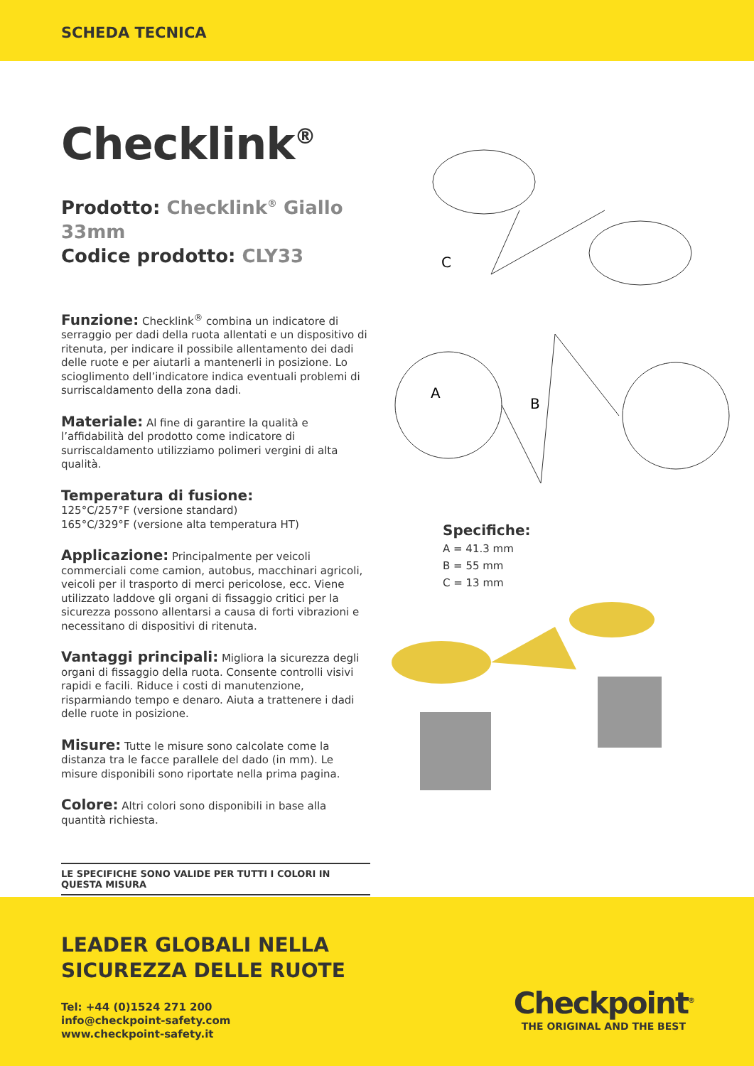SCHEDA TECNICA
Checklink<sup>®</sup>
Prodotto: Checklink<sup>®</sup> Giallo 33mm
Codice prodotto: CLY33
Funzione: Checklink<sup>®</sup> combina un indicatore di serraggio per dadi della ruota allentati e un dispositivo di ritenuta, per indicare il possibile allentamento dei dadi delle ruote e per aiutarli a mantenerli in posizione. Lo scioglimento dell’indicatore indica eventuali problemi di surriscaldamento della zona dadi.
Materiale: Al fine di garantire la qualità e l’affidabilità del prodotto come indicatore di surriscaldamento utilizziamo polimeri vergini di alta qualità.
Temperatura di fusione:
125°C/257°F (versione standard)
165°C/329°F (versione alta temperatura HT)
Applicazione: Principalmente per veicoli commerciali come camion, autobus, macchinari agricoli, veicoli per il trasporto di merci pericolose, ecc. Viene utilizzato laddove gli organi di fissaggio critici per la sicurezza possono allentarsi a causa di forti vibrazioni e necessitano di dispositivi di ritenuta.
Vantaggi principali: Migliora la sicurezza degli organi di fissaggio della ruota. Consente controlli visivi rapidi e facili. Riduce i costi di manutenzione, risparmiando tempo e denaro. Aiuta a trattenere i dadi delle ruote in posizione.
Misure: Tutte le misure sono calcolate come la distanza tra le facce parallele del dado (in mm). Le misure disponibili sono riportate nella prima pagina.
Colore: Altri colori sono disponibili in base alla quantità richiesta.
LE SPECIFICHE SONO VALIDE PER TUTTI I COLORI IN QUESTA MISURA
C
A
B
Specifiche:
A = 41.3 mm
B = 55 mm
C = 13 mm
LEADER GLOBALI NELLA
SICUREZZA DELLE RUOTE
Tel: +44 (0)1524 271 200
info@checkpoint-safety.com
www.checkpoint-safety.it
Checkpoint<sup>®</sup>
THE ORIGINAL AND THE BEST